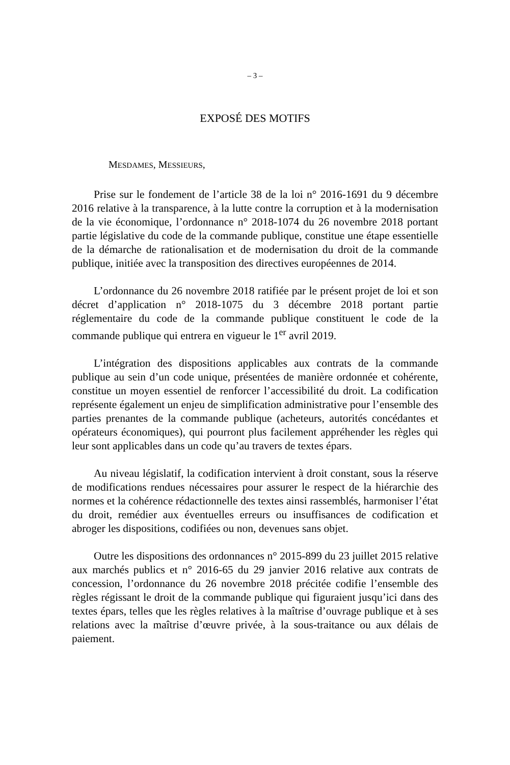– 3 –
EXPOSÉ DES MOTIFS
MESDAMES, MESSIEURS,
Prise sur le fondement de l’article 38 de la loi n° 2016-1691 du 9 décembre 2016 relative à la transparence, à la lutte contre la corruption et à la modernisation de la vie économique, l’ordonnance n° 2018-1074 du 26 novembre 2018 portant partie législative du code de la commande publique, constitue une étape essentielle de la démarche de rationalisation et de modernisation du droit de la commande publique, initiée avec la transposition des directives européennes de 2014.
L’ordonnance du 26 novembre 2018 ratifiée par le présent projet de loi et son décret d’application n° 2018-1075 du 3 décembre 2018 portant partie réglementaire du code de la commande publique constituent le code de la commande publique qui entrera en vigueur le 1<sup>er</sup> avril 2019.
L’intégration des dispositions applicables aux contrats de la commande publique au sein d’un code unique, présentées de manière ordonnée et cohérente, constitue un moyen essentiel de renforcer l’accessibilité du droit. La codification représente également un enjeu de simplification administrative pour l’ensemble des parties prenantes de la commande publique (acheteurs, autorités concédantes et opérateurs économiques), qui pourront plus facilement appréhender les règles qui leur sont applicables dans un code qu’au travers de textes épars.
Au niveau législatif, la codification intervient à droit constant, sous la réserve de modifications rendues nécessaires pour assurer le respect de la hiérarchie des normes et la cohérence rédactionnelle des textes ainsi rassemblés, harmoniser l’état du droit, remédier aux éventuelles erreurs ou insuffisances de codification et abroger les dispositions, codifiées ou non, devenues sans objet.
Outre les dispositions des ordonnances n° 2015-899 du 23 juillet 2015 relative aux marchés publics et n° 2016-65 du 29 janvier 2016 relative aux contrats de concession, l’ordonnance du 26 novembre 2018 précitée codifie l’ensemble des règles régissant le droit de la commande publique qui figuraient jusqu’ici dans des textes épars, telles que les règles relatives à la maîtrise d’ouvrage publique et à ses relations avec la maîtrise d’œuvre privée, à la sous-traitance ou aux délais de paiement.